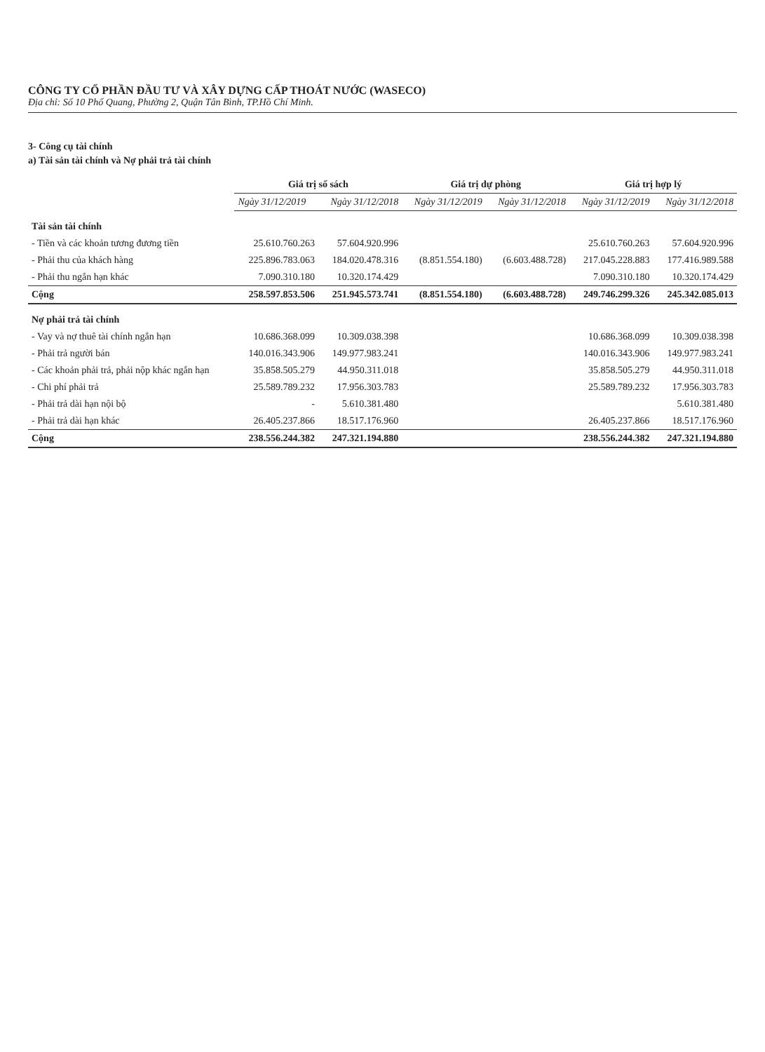CÔNG TY CỔ PHẦN ĐẦU TƯ VÀ XÂY DỰNG CẤP THOÁT NƯỚC (WASECO)
Địa chỉ: Số 10 Phổ Quang, Phường 2, Quận Tân Bình, TP.Hồ Chí Minh.
3- Công cụ tài chính
a) Tài sản tài chính và Nợ phải trả tài chính
| | Giá trị sổ sách | | Giá trị dự phòng | | Giá trị hợp lý | |
| --- | --- | --- | --- | --- | --- | --- |
| | Ngày 31/12/2019 | Ngày 31/12/2018 | Ngày 31/12/2019 | Ngày 31/12/2018 | Ngày 31/12/2019 | Ngày 31/12/2018 |
| Tài sản tài chính | | | | | | |
| - Tiền và các khoản tương đương tiền | 25.610.760.263 | 57.604.920.996 | | | 25.610.760.263 | 57.604.920.996 |
| - Phải thu của khách hàng | 225.896.783.063 | 184.020.478.316 | (8.851.554.180) | (6.603.488.728) | 217.045.228.883 | 177.416.989.588 |
| - Phải thu ngắn hạn khác | 7.090.310.180 | 10.320.174.429 | | | 7.090.310.180 | 10.320.174.429 |
| Cộng | 258.597.853.506 | 251.945.573.741 | (8.851.554.180) | (6.603.488.728) | 249.746.299.326 | 245.342.085.013 |
| Nợ phải trả tài chính | | | | | | |
| - Vay và nợ thuê tài chính ngắn hạn | 10.686.368.099 | 10.309.038.398 | | | 10.686.368.099 | 10.309.038.398 |
| - Phải trả người bán | 140.016.343.906 | 149.977.983.241 | | | 140.016.343.906 | 149.977.983.241 |
| - Các khoản phải trả, phải nộp khác ngắn hạn | 35.858.505.279 | 44.950.311.018 | | | 35.858.505.279 | 44.950.311.018 |
| - Chi phí phải trả | 25.589.789.232 | 17.956.303.783 | | | 25.589.789.232 | 17.956.303.783 |
| - Phải trả dài hạn nội bộ | - | 5.610.381.480 | | | | 5.610.381.480 |
| - Phải trả dài hạn khác | 26.405.237.866 | 18.517.176.960 | | | 26.405.237.866 | 18.517.176.960 |
| Cộng | 238.556.244.382 | 247.321.194.880 | | | 238.556.244.382 | 247.321.194.880 |